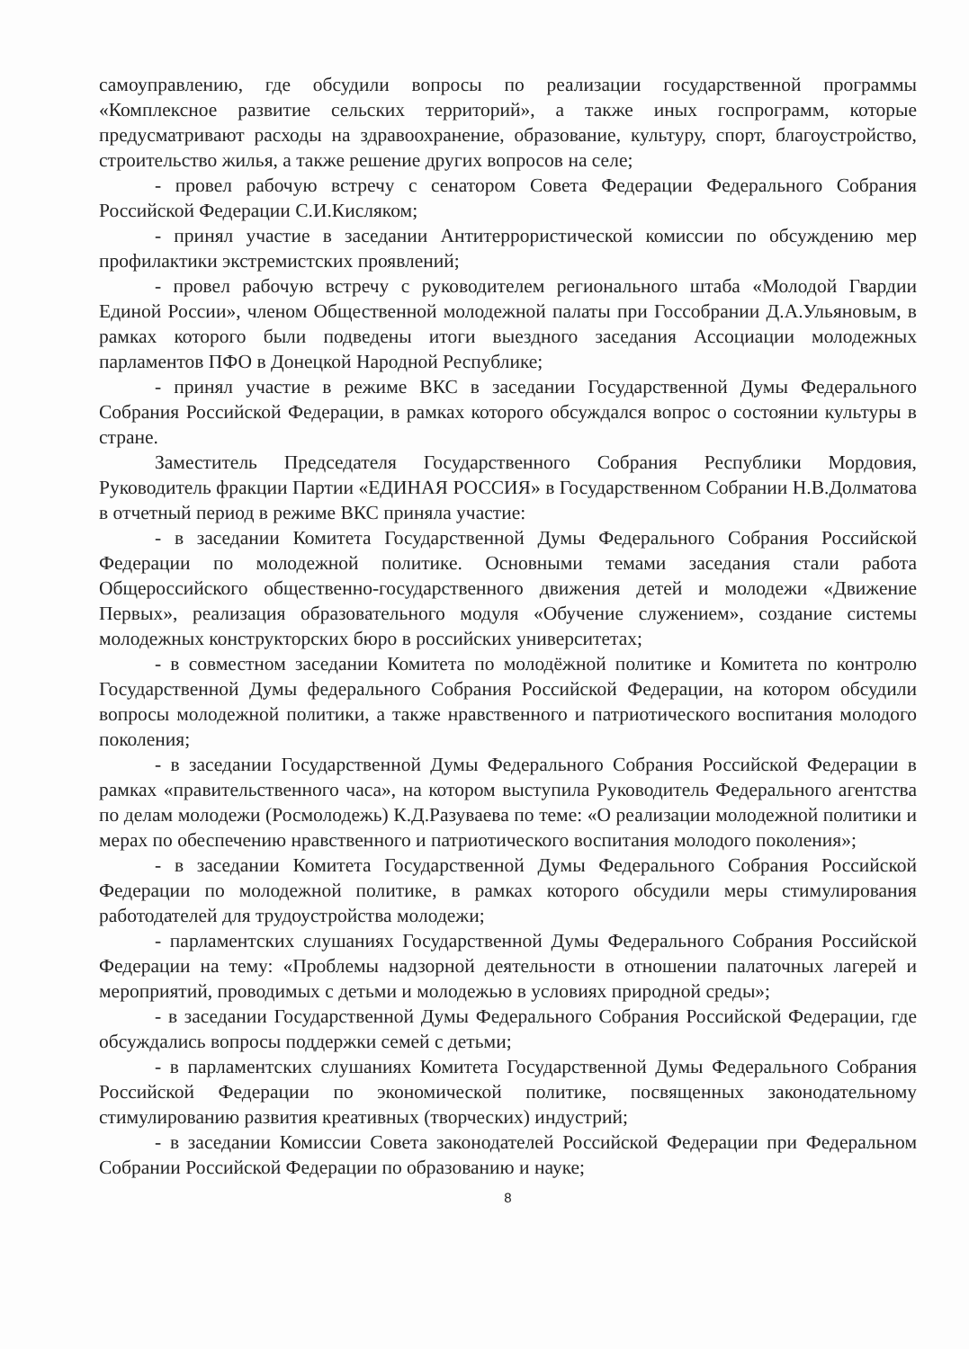самоуправлению, где обсудили вопросы по реализации государственной программы «Комплексное развитие сельских территорий», а также иных госпрограмм, которые предусматривают расходы на здравоохранение, образование, культуру, спорт, благоустройство, строительство жилья, а также решение других вопросов на селе;
- провел рабочую встречу с сенатором Совета Федерации Федерального Собрания Российской Федерации С.И.Кисляком;
- принял участие в заседании Антитеррористической комиссии по обсуждению мер профилактики экстремистских проявлений;
- провел рабочую встречу с руководителем регионального штаба «Молодой Гвардии Единой России», членом Общественной молодежной палаты при Госсобрании Д.А.Ульяновым, в рамках которого были подведены итоги выездного заседания Ассоциации молодежных парламентов ПФО в Донецкой Народной Республике;
- принял участие в режиме ВКС в заседании Государственной Думы Федерального Собрания Российской Федерации, в рамках которого обсуждался вопрос о состоянии культуры в стране.
Заместитель Председателя Государственного Собрания Республики Мордовия, Руководитель фракции Партии «ЕДИНАЯ РОССИЯ» в Государственном Собрании Н.В.Долматова в отчетный период в режиме ВКС приняла участие:
- в заседании Комитета Государственной Думы Федерального Собрания Российской Федерации по молодежной политике. Основными темами заседания стали работа Общероссийского общественно-государственного движения детей и молодежи «Движение Первых», реализация образовательного модуля «Обучение служением», создание системы молодежных конструкторских бюро в российских университетах;
- в совместном заседании Комитета по молодёжной политике и Комитета по контролю Государственной Думы федерального Собрания Российской Федерации, на котором обсудили вопросы молодежной политики, а также нравственного и патриотического воспитания молодого поколения;
- в заседании Государственной Думы Федерального Собрания Российской Федерации в рамках «правительственного часа», на котором выступила Руководитель Федерального агентства по делам молодежи (Росмолодежь) К.Д.Разуваева по теме: «О реализации молодежной политики и мерах по обеспечению нравственного и патриотического воспитания молодого поколения»;
- в заседании Комитета Государственной Думы Федерального Собрания Российской Федерации по молодежной политике, в рамках которого обсудили меры стимулирования работодателей для трудоустройства молодежи;
- парламентских слушаниях Государственной Думы Федерального Собрания Российской Федерации на тему: «Проблемы надзорной деятельности в отношении палаточных лагерей и мероприятий, проводимых с детьми и молодежью в условиях природной среды»;
- в заседании Государственной Думы Федерального Собрания Российской Федерации, где обсуждались вопросы поддержки семей с детьми;
- в парламентских слушаниях Комитета Государственной Думы Федерального Собрания Российской Федерации по экономической политике, посвященных законодательному стимулированию развития креативных (творческих) индустрий;
- в заседании Комиссии Совета законодателей Российской Федерации при Федеральном Собрании Российской Федерации по образованию и науке;
8